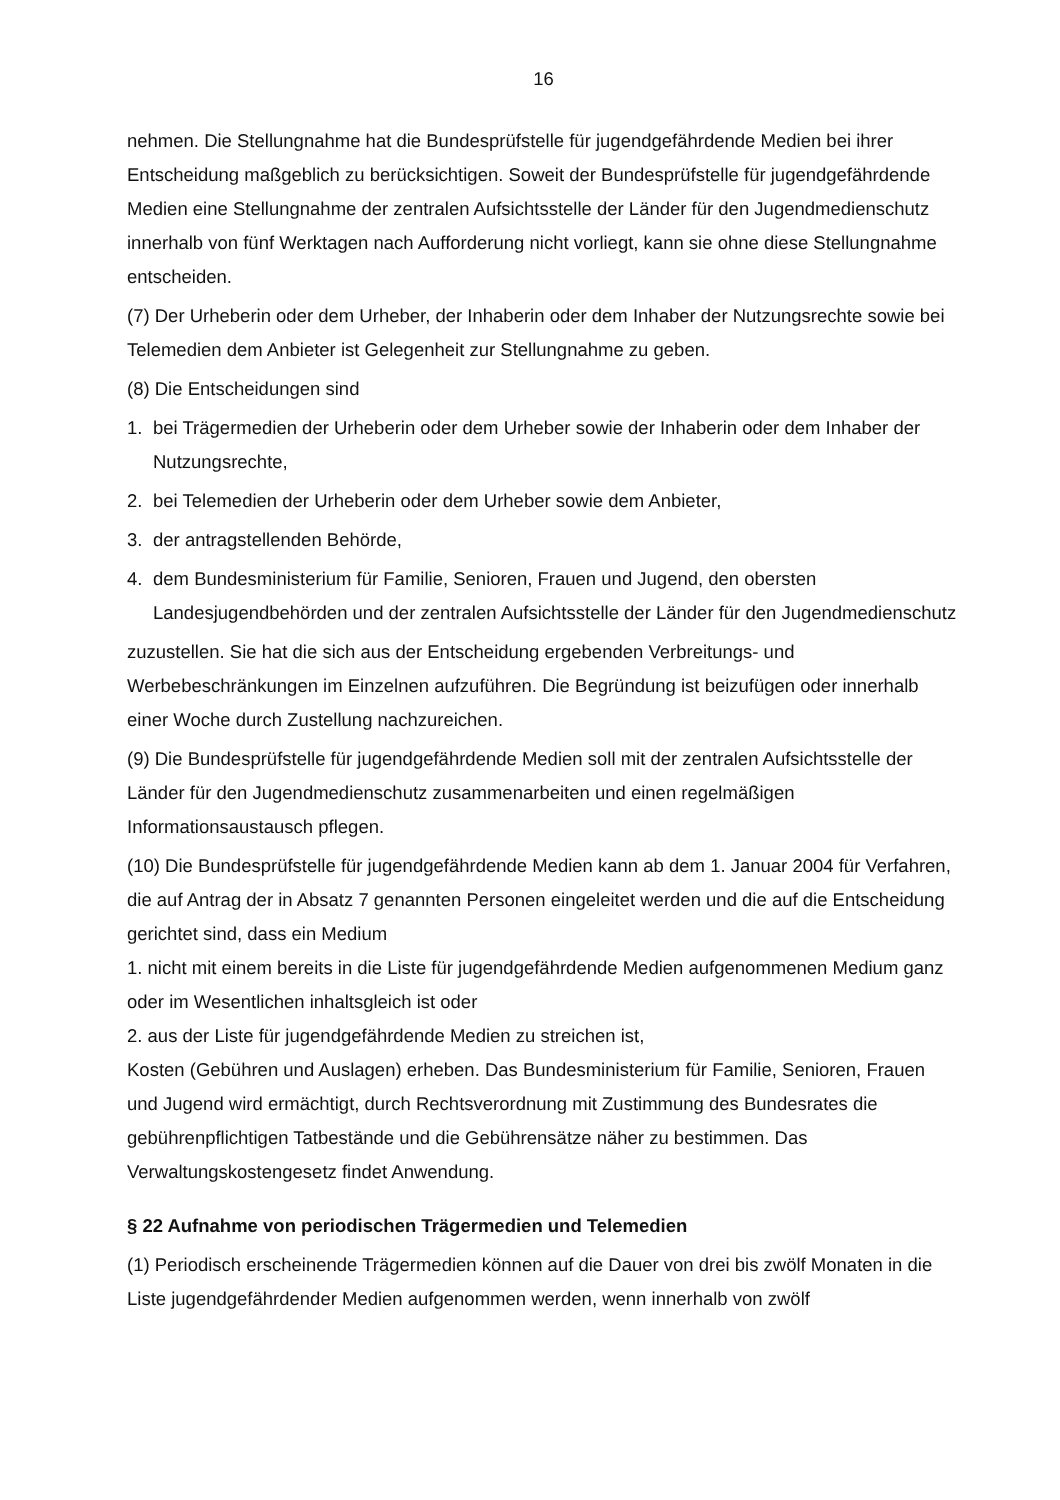16
nehmen. Die Stellungnahme hat die Bundesprüfstelle für jugendgefährdende Medien bei ihrer Entscheidung maßgeblich zu berücksichtigen. Soweit der Bundesprüfstelle für jugendgefährdende Medien eine Stellungnahme der zentralen Aufsichtsstelle der Länder für den Jugendmedienschutz innerhalb von fünf Werktagen nach Aufforderung nicht vorliegt, kann sie ohne diese Stellungnahme entscheiden.
(7) Der Urheberin oder dem Urheber, der Inhaberin oder dem Inhaber der Nutzungsrechte sowie bei Telemedien dem Anbieter ist Gelegenheit zur Stellungnahme zu geben.
(8) Die Entscheidungen sind
1. bei Trägermedien der Urheberin oder dem Urheber sowie der Inhaberin oder dem Inhaber der Nutzungsrechte,
2. bei Telemedien der Urheberin oder dem Urheber sowie dem Anbieter,
3. der antragstellenden Behörde,
4. dem Bundesministerium für Familie, Senioren, Frauen und Jugend, den obersten Landesjugendbehörden und der zentralen Aufsichtsstelle der Länder für den Jugendmedienschutz
zuzustellen. Sie hat die sich aus der Entscheidung ergebenden Verbreitungs- und Werbebeschränkungen im Einzelnen aufzuführen. Die Begründung ist beizufügen oder innerhalb einer Woche durch Zustellung nachzureichen.
(9) Die Bundesprüfstelle für jugendgefährdende Medien soll mit der zentralen Aufsichtsstelle der Länder für den Jugendmedienschutz zusammenarbeiten und einen regelmäßigen Informationsaustausch pflegen.
(10) Die Bundesprüfstelle für jugendgefährdende Medien kann ab dem 1. Januar 2004 für Verfahren, die auf Antrag der in Absatz 7 genannten Personen eingeleitet werden und die auf die Entscheidung gerichtet sind, dass ein Medium
1. nicht mit einem bereits in die Liste für jugendgefährdende Medien aufgenommenen Medium ganz oder im Wesentlichen inhaltsgleich ist oder
2. aus der Liste für jugendgefährdende Medien zu streichen ist,
Kosten (Gebühren und Auslagen) erheben. Das Bundesministerium für Familie, Senioren, Frauen und Jugend wird ermächtigt, durch Rechtsverordnung mit Zustimmung des Bundesrates die gebührenpflichtigen Tatbestände und die Gebührensätze näher zu bestimmen. Das Verwaltungskostengesetz findet Anwendung.
§ 22 Aufnahme von periodischen Trägermedien und Telemedien
(1) Periodisch erscheinende Trägermedien können auf die Dauer von drei bis zwölf Monaten in die Liste jugendgefährdender Medien aufgenommen werden, wenn innerhalb von zwölf